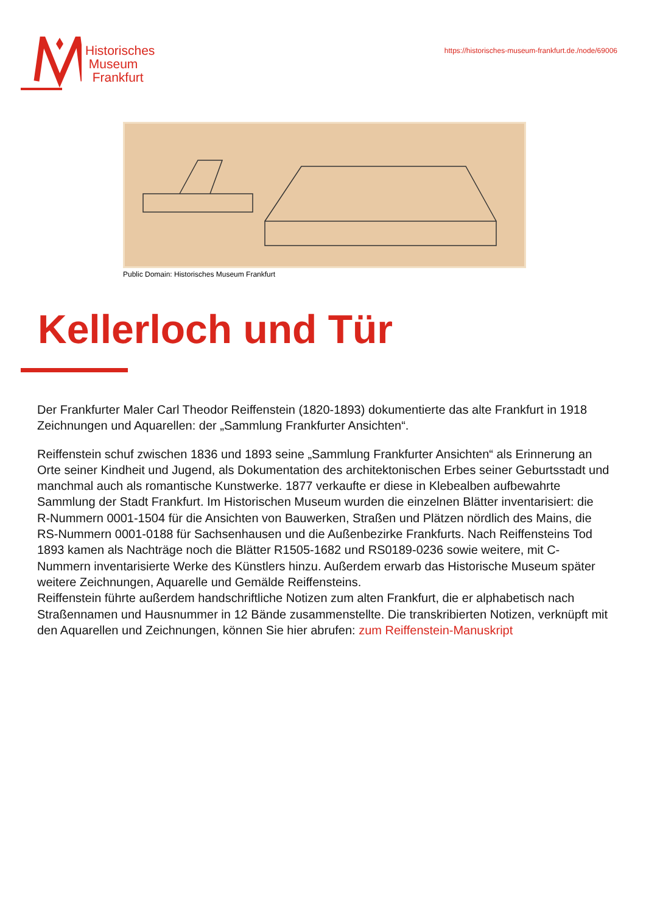Historisches
Museum
Frankfurt
https://historisches-museum-frankfurt.de./node/69006
Public Domain: Historisches Museum Frankfurt
Kellerloch und Tür
Der Frankfurter Maler Carl Theodor Reiffenstein (1820-1893) dokumentierte das alte Frankfurt in 1918 Zeichnungen und Aquarellen: der „Sammlung Frankfurter Ansichten“.
Reiffenstein schuf zwischen 1836 und 1893 seine „Sammlung Frankfurter Ansichten“ als Erinnerung an Orte seiner Kindheit und Jugend, als Dokumentation des architektonischen Erbes seiner Geburtsstadt und manchmal auch als romantische Kunstwerke. 1877 verkaufte er diese in Klebealben aufbewahrte Sammlung der Stadt Frankfurt. Im Historischen Museum wurden die einzelnen Blätter inventarisiert: die R-Nummern 0001-1504 für die Ansichten von Bauwerken, Straßen und Plätzen nördlich des Mains, die RS-Nummern 0001-0188 für Sachsenhausen und die Außenbezirke Frankfurts. Nach Reiffensteins Tod 1893 kamen als Nachträge noch die Blätter R1505-1682 und RS0189-0236 sowie weitere, mit C-Nummern inventarisierte Werke des Künstlers hinzu. Außerdem erwarb das Historische Museum später weitere Zeichnungen, Aquarelle und Gemälde Reiffensteins.
Reiffenstein führte außerdem handschriftliche Notizen zum alten Frankfurt, die er alphabetisch nach Straßennamen und Hausnummer in 12 Bände zusammenstellte. Die transkribierten Notizen, verknüpft mit den Aquarellen und Zeichnungen, können Sie hier abrufen: zum Reiffenstein-Manuskript